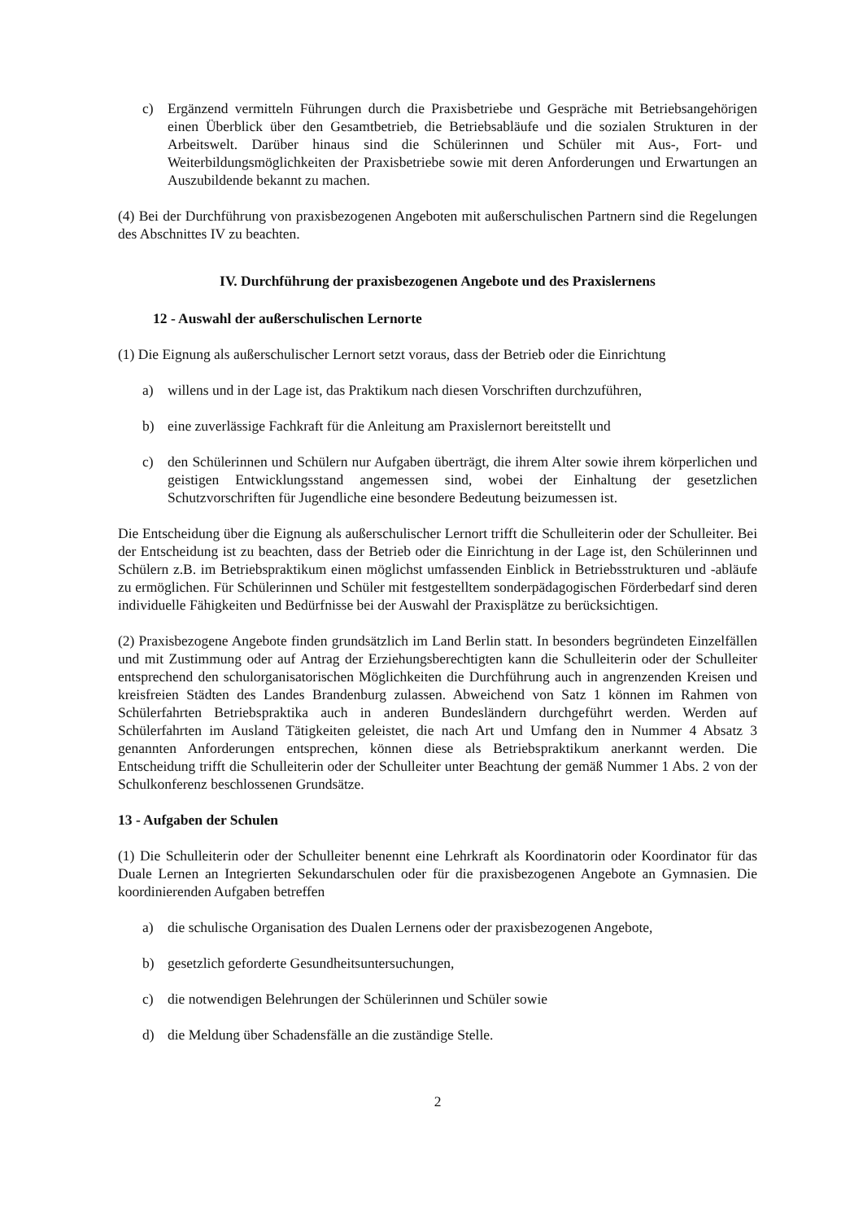c) Ergänzend vermitteln Führungen durch die Praxisbetriebe und Gespräche mit Betriebsangehörigen einen Überblick über den Gesamtbetrieb, die Betriebsabläufe und die sozialen Strukturen in der Arbeitswelt. Darüber hinaus sind die Schülerinnen und Schüler mit Aus-, Fort- und Weiterbildungsmöglichkeiten der Praxisbetriebe sowie mit deren Anforderungen und Erwartungen an Auszubildende bekannt zu machen.
(4) Bei der Durchführung von praxisbezogenen Angeboten mit außerschulischen Partnern sind die Regelungen des Abschnittes IV zu beachten.
IV. Durchführung der praxisbezogenen Angebote und des Praxislernens
12 - Auswahl der außerschulischen Lernorte
(1) Die Eignung als außerschulischer Lernort setzt voraus, dass der Betrieb oder die Einrichtung
a) willens und in der Lage ist, das Praktikum nach diesen Vorschriften durchzuführen,
b) eine zuverlässige Fachkraft für die Anleitung am Praxislernort bereitstellt und
c) den Schülerinnen und Schülern nur Aufgaben überträgt, die ihrem Alter sowie ihrem körperlichen und geistigen Entwicklungsstand angemessen sind, wobei der Einhaltung der gesetzlichen Schutzvorschriften für Jugendliche eine besondere Bedeutung beizumessen ist.
Die Entscheidung über die Eignung als außerschulischer Lernort trifft die Schulleiterin oder der Schulleiter. Bei der Entscheidung ist zu beachten, dass der Betrieb oder die Einrichtung in der Lage ist, den Schülerinnen und Schülern z.B. im Betriebspraktikum einen möglichst umfassenden Einblick in Betriebsstrukturen und -abläufe zu ermöglichen. Für Schülerinnen und Schüler mit festgestelltem sonderpädagogischen Förderbedarf sind deren individuelle Fähigkeiten und Bedürfnisse bei der Auswahl der Praxisplätze zu berücksichtigen.
(2) Praxisbezogene Angebote finden grundsätzlich im Land Berlin statt. In besonders begründeten Einzelfällen und mit Zustimmung oder auf Antrag der Erziehungsberechtigten kann die Schulleiterin oder der Schulleiter entsprechend den schulorganisatorischen Möglichkeiten die Durchführung auch in angrenzenden Kreisen und kreisfreien Städten des Landes Brandenburg zulassen. Abweichend von Satz 1 können im Rahmen von Schülerfahrten Betriebspraktika auch in anderen Bundesländern durchgeführt werden. Werden auf Schülerfahrten im Ausland Tätigkeiten geleistet, die nach Art und Umfang den in Nummer 4 Absatz 3 genannten Anforderungen entsprechen, können diese als Betriebspraktikum anerkannt werden. Die Entscheidung trifft die Schulleiterin oder der Schulleiter unter Beachtung der gemäß Nummer 1 Abs. 2 von der Schulkonferenz beschlossenen Grundsätze.
13 - Aufgaben der Schulen
(1) Die Schulleiterin oder der Schulleiter benennt eine Lehrkraft als Koordinatorin oder Koordinator für das Duale Lernen an Integrierten Sekundarschulen oder für die praxisbezogenen Angebote an Gymnasien. Die koordinierenden Aufgaben betreffen
a) die schulische Organisation des Dualen Lernens oder der praxisbezogenen Angebote,
b) gesetzlich geforderte Gesundheitsuntersuchungen,
c) die notwendigen Belehrungen der Schülerinnen und Schüler sowie
d) die Meldung über Schadensfälle an die zuständige Stelle.
2